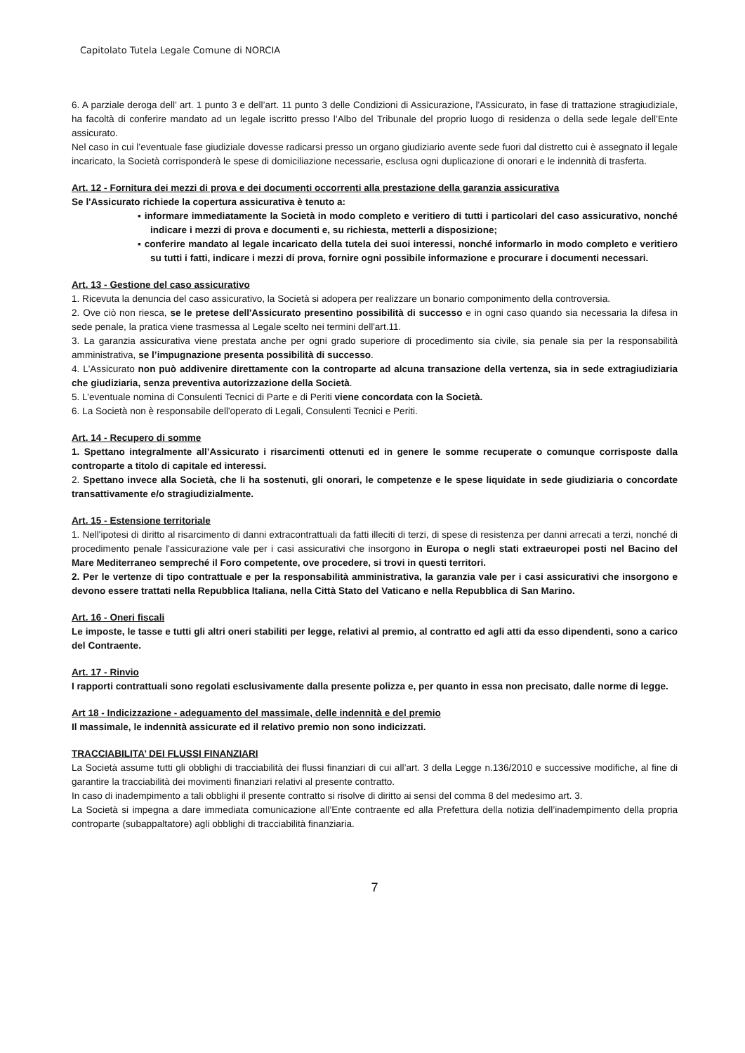Capitolato Tutela Legale Comune di NORCIA
6. A parziale deroga dell’ art. 1 punto 3 e dell’art. 11 punto 3 delle Condizioni di Assicurazione, l'Assicurato, in fase di trattazione stragiudiziale, ha facoltà di conferire mandato ad un legale iscritto presso l’Albo del Tribunale del proprio luogo di residenza o della sede legale dell’Ente assicurato.
Nel caso in cui l’eventuale fase giudiziale dovesse radicarsi presso un organo giudiziario avente sede fuori dal distretto cui è assegnato il legale incaricato, la Società corrisponderà le spese di domiciliazione necessarie, esclusa ogni duplicazione di onorari e le indennità di trasferta.
Art. 12 - Fornitura dei mezzi di prova e dei documenti occorrenti alla prestazione della garanzia assicurativa
Se l'Assicurato richiede la copertura assicurativa è tenuto a:
▪ informare immediatamente la Società in modo completo e veritiero di tutti i particolari del caso assicurativo, nonché indicare i mezzi di prova e documenti e, su richiesta, metterli a disposizione;
▪ conferire mandato al legale incaricato della tutela dei suoi interessi, nonché informarlo in modo completo e veritiero su tutti i fatti, indicare i mezzi di prova, fornire ogni possibile informazione e procurare i documenti necessari.
Art. 13 - Gestione del caso assicurativo
1. Ricevuta la denuncia del caso assicurativo, la Società si adopera per realizzare un bonario componimento della controversia.
2. Ove ciò non riesca, se le pretese dell'Assicurato presentino possibilità di successo e in ogni caso quando sia necessaria la difesa in sede penale, la pratica viene trasmessa al Legale scelto nei termini dell'art.11.
3. La garanzia assicurativa viene prestata anche per ogni grado superiore di procedimento sia civile, sia penale sia per la responsabilità amministrativa, se l’impugnazione presenta possibilità di successo.
4. L'Assicurato non può addivenire direttamente con la controparte ad alcuna transazione della vertenza, sia in sede extragiudiziaria che giudiziaria, senza preventiva autorizzazione della Società.
5. L’eventuale nomina di Consulenti Tecnici di Parte e di Periti viene concordata con la Società.
6. La Società non è responsabile dell'operato di Legali, Consulenti Tecnici e Periti.
Art. 14 - Recupero di somme
1. Spettano integralmente all’Assicurato i risarcimenti ottenuti ed in genere le somme recuperate o comunque corrisposte dalla controparte a titolo di capitale ed interessi.
2. Spettano invece alla Società, che li ha sostenuti, gli onorari, le competenze e le spese liquidate in sede giudiziaria o concordate transattivamente e/o stragiudizialmente.
Art. 15 - Estensione territoriale
1. Nell'ipotesi di diritto al risarcimento di danni extracontrattuali da fatti illeciti di terzi, di spese di resistenza per danni arrecati a terzi, nonché di procedimento penale l'assicurazione vale per i casi assicurativi che insorgono in Europa o negli stati extraeuropei posti nel Bacino del Mare Mediterraneo sempreché il Foro competente, ove procedere, si trovi in questi territori.
2. Per le vertenze di tipo contrattuale e per la responsabilità amministrativa, la garanzia vale per i casi assicurativi che insorgono e devono essere trattati nella Repubblica Italiana, nella Città Stato del Vaticano e nella Repubblica di San Marino.
Art. 16 - Oneri fiscali
Le imposte, le tasse e tutti gli altri oneri stabiliti per legge, relativi al premio, al contratto ed agli atti da esso dipendenti, sono a carico del Contraente.
Art. 17 - Rinvio
I rapporti contrattuali sono regolati esclusivamente dalla presente polizza e, per quanto in essa non precisato, dalle norme di legge.
Art 18 - Indicizzazione - adeguamento del massimale, delle indennità e del premio
Il massimale, le indennità assicurate ed il relativo premio non sono indicizzati.
TRACCIABILITA’ DEI FLUSSI FINANZIARI
La Società assume tutti gli obblighi di tracciabilità dei flussi finanziari di cui all’art. 3 della Legge n.136/2010 e successive modifiche, al fine di garantire la tracciabilità dei movimenti finanziari relativi al presente contratto.
In caso di inadempimento a tali obblighi il presente contratto si risolve di diritto ai sensi del comma 8 del medesimo art. 3.
La Società si impegna a dare immediata comunicazione all’Ente contraente ed alla Prefettura della notizia dell’inadempimento della propria controparte (subappaltatore) agli obblighi di tracciabilità finanziaria.
7